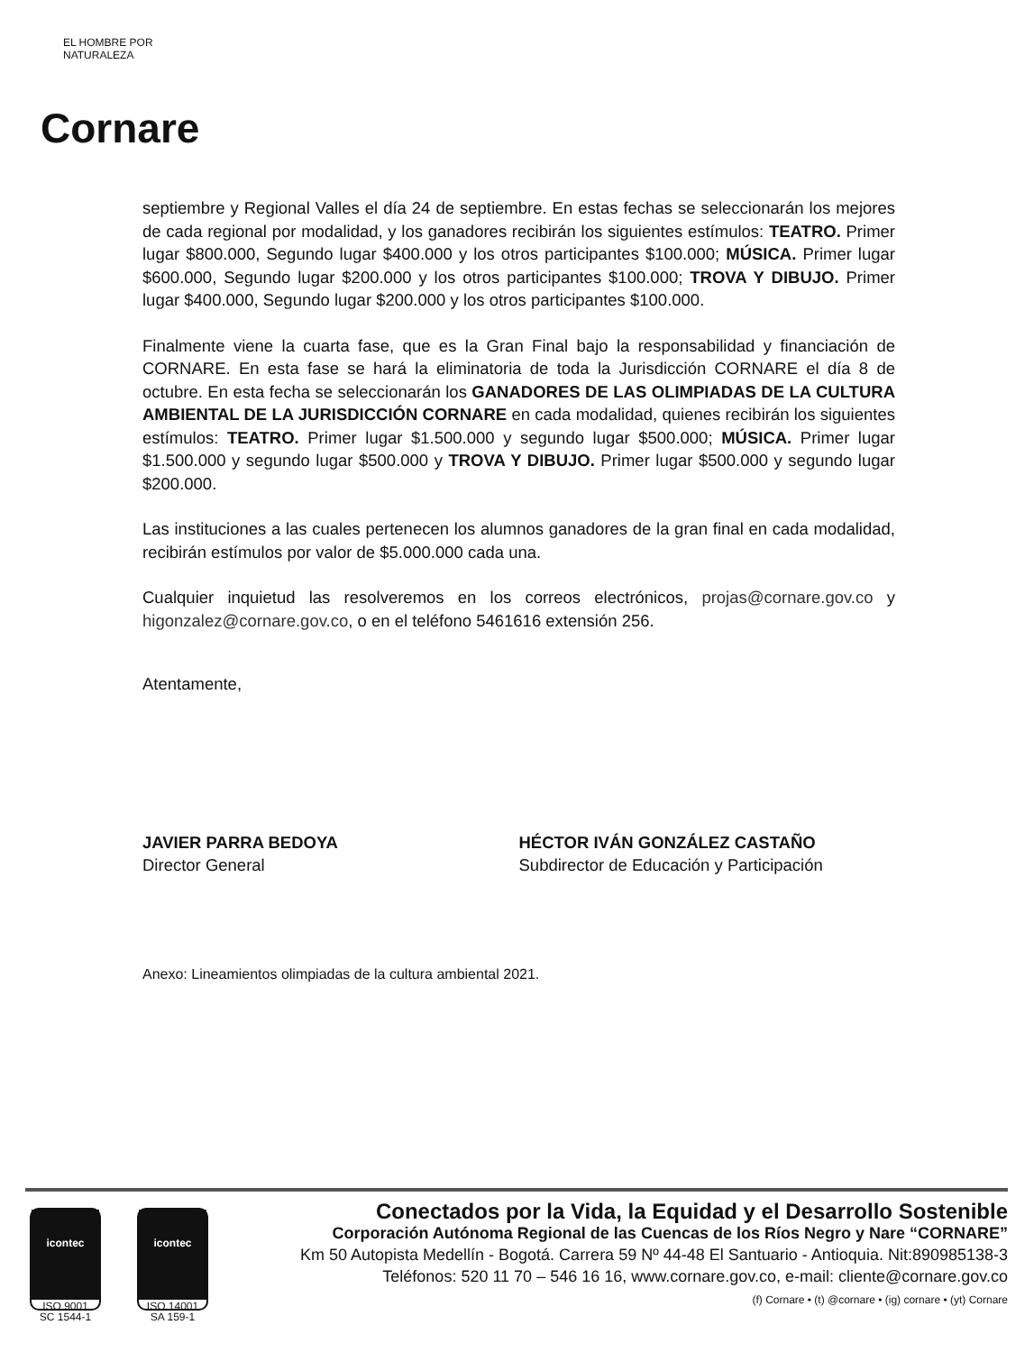EL HOMBRE POR NATURALEZA
Cornare
septiembre y Regional Valles el día 24 de septiembre. En estas fechas se seleccionarán los mejores de cada regional por modalidad, y los ganadores recibirán los siguientes estímulos: TEATRO. Primer lugar $800.000, Segundo lugar $400.000 y los otros participantes $100.000; MÚSICA. Primer lugar $600.000, Segundo lugar $200.000 y los otros participantes $100.000; TROVA Y DIBUJO. Primer lugar $400.000, Segundo lugar $200.000 y los otros participantes $100.000.
Finalmente viene la cuarta fase, que es la Gran Final bajo la responsabilidad y financiación de CORNARE. En esta fase se hará la eliminatoria de toda la Jurisdicción CORNARE el día 8 de octubre. En esta fecha se seleccionarán los GANADORES DE LAS OLIMPIADAS DE LA CULTURA AMBIENTAL DE LA JURISDICCIÓN CORNARE en cada modalidad, quienes recibirán los siguientes estímulos: TEATRO. Primer lugar $1.500.000 y segundo lugar $500.000; MÚSICA. Primer lugar $1.500.000 y segundo lugar $500.000 y TROVA Y DIBUJO. Primer lugar $500.000 y segundo lugar $200.000.
Las instituciones a las cuales pertenecen los alumnos ganadores de la gran final en cada modalidad, recibirán estímulos por valor de $5.000.000 cada una.
Cualquier inquietud las resolveremos en los correos electrónicos, projas@cornare.gov.co y higonzalez@cornare.gov.co, o en el teléfono 5461616 extensión 256.
Atentamente,
JAVIER PARRA BEDOYA
Director General
HÉCTOR IVÁN GONZÁLEZ CASTAÑO
Subdirector de Educación y Participación
Anexo: Lineamientos olimpiadas de la cultura ambiental 2021.
icontec
ISO 9001
SC 1544-1
icontec
ISO 14001
SA 159-1
Conectados por la Vida, la Equidad y el Desarrollo Sostenible
Corporación Autónoma Regional de las Cuencas de los Ríos Negro y Nare “CORNARE”
Km 50 Autopista Medellín - Bogotá. Carrera 59 Nº 44-48 El Santuario - Antioquia. Nit:890985138-3
Teléfonos: 520 11 70 – 546 16 16, www.cornare.gov.co, e-mail: cliente@cornare.gov.co
(f) Cornare • (t) @cornare • (ig) cornare • (yt) Cornare